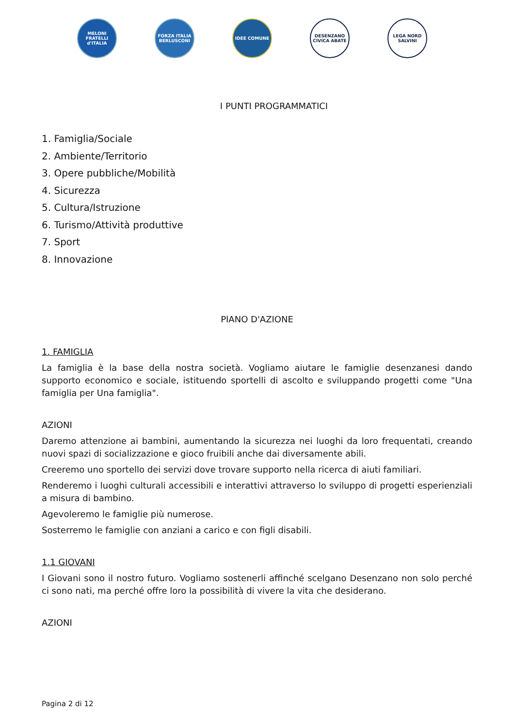MELONI FRATELLI d'ITALIA
FORZA ITALIA BERLUSCONI
IDEE COMUNE DESENZANO CIVICA ABATE
LEGA NORD SALVINI
I PUNTI PROGRAMMATICI
1. Famiglia/Sociale
2. Ambiente/Territorio
3. Opere pubbliche/Mobilità
4. Sicurezza
5. Cultura/Istruzione
6. Turismo/Attività produttive
7. Sport
8. Innovazione
PIANO D'AZIONE
1. FAMIGLIA
La famiglia è la base della nostra società. Vogliamo aiutare le famiglie desenzanesi dando supporto economico e sociale, istituendo sportelli di ascolto e sviluppando progetti come "Una famiglia per Una famiglia".
AZIONI
Daremo attenzione ai bambini, aumentando la sicurezza nei luoghi da loro frequentati, creando nuovi spazi di socializzazione e gioco fruibili anche dai diversamente abili.
Creeremo uno sportello dei servizi dove trovare supporto nella ricerca di aiuti familiari.
Renderemo i luoghi culturali accessibili e interattivi attraverso lo sviluppo di progetti esperienziali a misura di bambino.
Agevoleremo le famiglie più numerose.
Sosterremo le famiglie con anziani a carico e con figli disabili.
1.1 GIOVANI
I Giovani sono il nostro futuro. Vogliamo sostenerli affinché scelgano Desenzano non solo perché ci sono nati, ma perché offre loro la possibilità di vivere la vita che desiderano.
AZIONI
Pagina 2 di 12